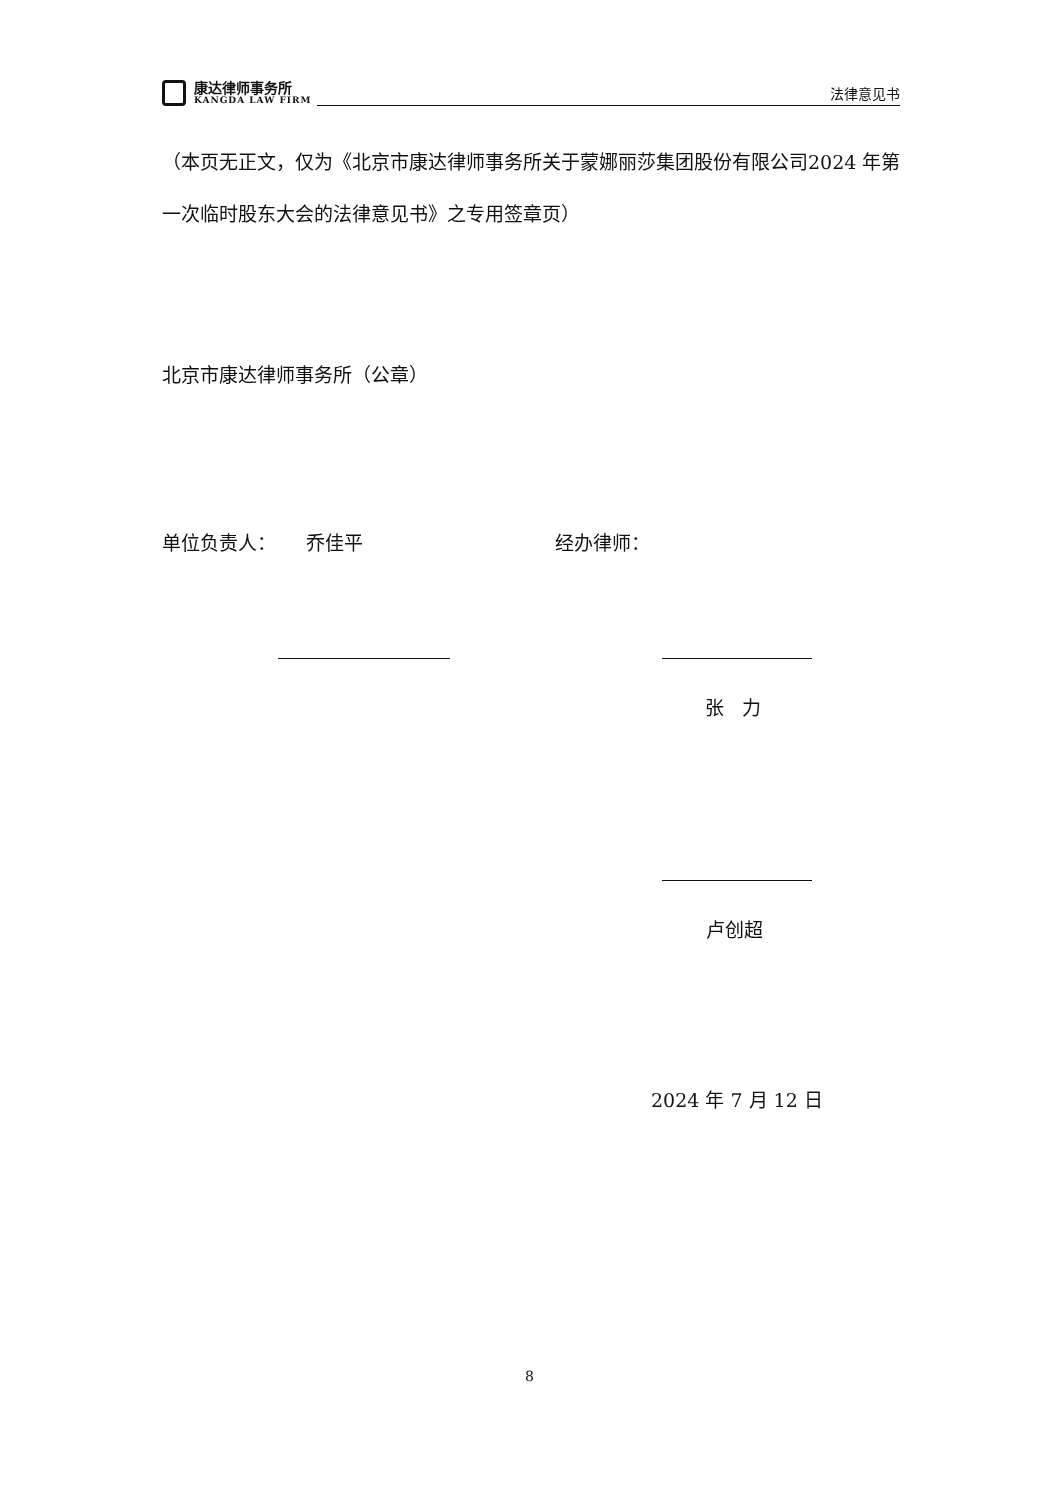康达律师事务所
KANGDA LAW FIRM
法律意见书
（本页无正文，仅为《北京市康达律师事务所关于蒙娜丽莎集团股份有限公司2024 年第一次临时股东大会的法律意见书》之专用签章页）
北京市康达律师事务所（公章）
单位负责人： 乔佳平 经办律师：
张 力
卢创超
2024 年 7 月 12 日
8